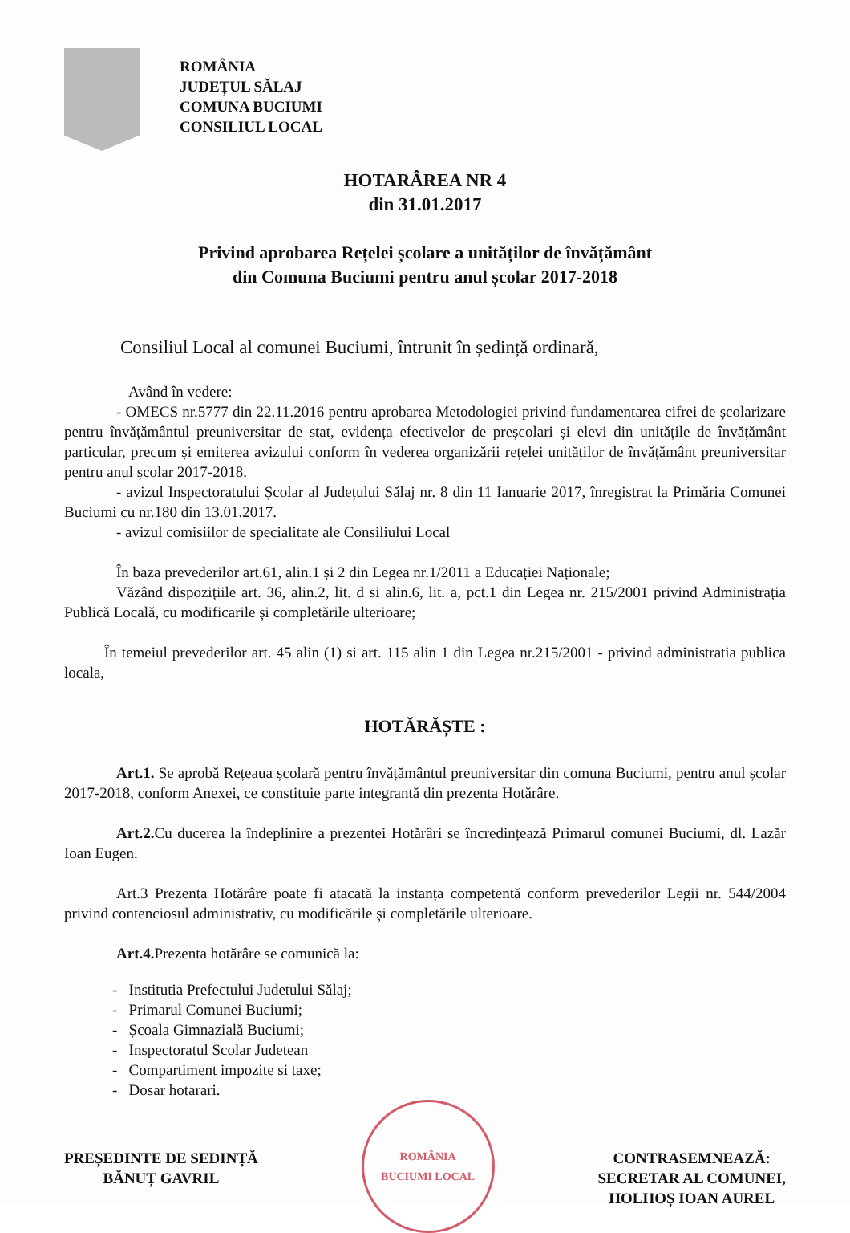ROMÂNIA
JUDEȚUL SĂLAJ
COMUNA BUCIUMI
CONSILIUL LOCAL
HOTARÂREA NR 4
din 31.01.2017
Privind aprobarea Rețelei școlare a unităților de învățământ
din Comuna Buciumi pentru anul școlar 2017-2018
Consiliul Local al comunei Buciumi, întrunit în ședință ordinară,
Având în vedere:
- OMECS nr.5777 din 22.11.2016 pentru aprobarea Metodologiei privind fundamentarea cifrei de școlarizare pentru învățământul preuniversitar de stat, evidența efectivelor de preșcolari și elevi din unitățile de învățământ particular, precum și emiterea avizului conform în vederea organizării rețelei unităților de învățământ preuniversitar pentru anul școlar 2017-2018.
- avizul Inspectoratului Școlar al Județului Sălaj nr. 8 din 11 Ianuarie 2017, înregistrat la Primăria Comunei Buciumi cu nr.180 din 13.01.2017.
- avizul comisiilor de specialitate ale Consiliului Local
În baza prevederilor art.61, alin.1 și 2 din Legea nr.1/2011 a Educației Naționale;
Văzând dispozițiile art. 36, alin.2, lit. d si alin.6, lit. a, pct.1 din Legea nr. 215/2001 privind Administrația Publică Locală, cu modificarile și completările ulterioare;
În temeiul prevederilor art. 45 alin (1) si art. 115 alin 1 din Legea nr.215/2001 - privind administratia publica locala,
HOTĂRĂȘTE :
Art.1. Se aprobă Rețeaua școlară pentru învățământul preuniversitar din comuna Buciumi, pentru anul școlar 2017-2018, conform Anexei, ce constituie parte integrantă din prezenta Hotărâre.
Art.2. Cu ducerea la îndeplinire a prezentei Hotărâri se încredințează Primarul comunei Buciumi, dl. Lazăr Ioan Eugen.
Art.3 Prezenta Hotărâre poate fi atacată la instanța competentă conform prevederilor Legii nr. 544/2004 privind contenciosul administrativ, cu modificările și completările ulterioare.
Art.4. Prezenta hotărâre se comunică la:
- Institutia Prefectului Judetului Sălaj;
- Primarul Comunei Buciumi;
- Școala Gimnazială Buciumi;
- Inspectoratul Scolar Judetean
- Compartiment impozite si taxe;
- Dosar hotarari.
PREȘEDINTE DE SEDINȚĂ
BĂNUȚ GAVRIL
ROMÂNIA
BUCIUMI LOCAL
CONTRASEMNEAZĂ:
SECRETAR AL COMUNEI,
HOLHOȘ IOAN AUREL